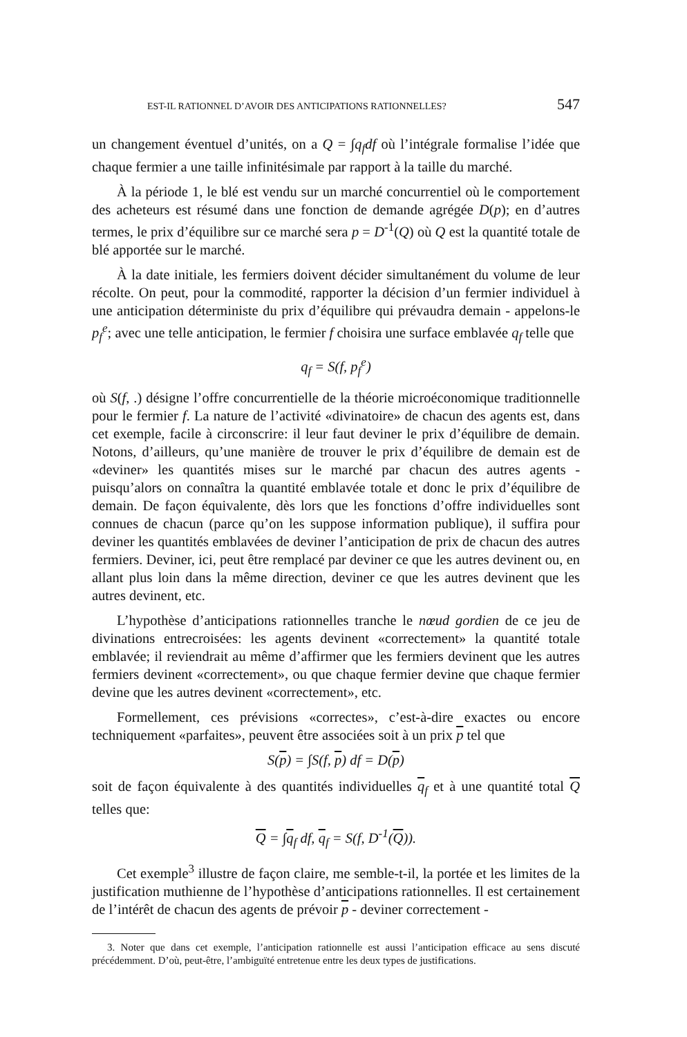EST-IL RATIONNEL D’AVOIR DES ANTICIPATIONS RATIONNELLES? 547
un changement éventuel d’unités, on a Q = ∫q<sub>f</sub>df où l’intégrale formalise l’idée que chaque fermier a une taille infinitésimale par rapport à la taille du marché.
À la période 1, le blé est vendu sur un marché concurrentiel où le comportement des acheteurs est résumé dans une fonction de demande agrégée D(p); en d’autres termes, le prix d’équilibre sur ce marché sera p = D<sup>-1</sup>(Q) où Q est la quantité totale de blé apportée sur le marché.
À la date initiale, les fermiers doivent décider simultanément du volume de leur récolte. On peut, pour la commodité, rapporter la décision d’un fermier individuel à une anticipation déterministe du prix d’équilibre qui prévaudra demain - appelons-le p<sub>f</sub><sup>e</sup>; avec une telle anticipation, le fermier f choisira une surface emblavée q<sub>f</sub> telle que
q<sub>f</sub> = S(f, p<sub>f</sub><sup>e</sup>)
où S(f, .) désigne l’offre concurrentielle de la théorie microéconomique traditionnelle pour le fermier f. La nature de l’activité «divinatoire» de chacun des agents est, dans cet exemple, facile à circonscrire: il leur faut deviner le prix d’équilibre de demain. Notons, d’ailleurs, qu’une manière de trouver le prix d’équilibre de demain est de «deviner» les quantités mises sur le marché par chacun des autres agents - puisqu’alors on connaîtra la quantité emblavée totale et donc le prix d’équilibre de demain. De façon équivalente, dès lors que les fonctions d’offre individuelles sont connues de chacun (parce qu’on les suppose information publique), il suffira pour deviner les quantités emblavées de deviner l’anticipation de prix de chacun des autres fermiers. Deviner, ici, peut être remplacé par deviner ce que les autres devinent ou, en allant plus loin dans la même direction, deviner ce que les autres devinent que les autres devinent, etc.
L’hypothèse d’anticipations rationnelles tranche le nœud gordien de ce jeu de divinations entrecroisées: les agents devinent «correctement» la quantité totale emblavée; il reviendrait au même d’affirmer que les fermiers devinent que les autres fermiers devinent «correctement», ou que chaque fermier devine que chaque fermier devine que les autres devinent «correctement», etc.
Formellement, ces prévisions «correctes», c’est-à-dire exactes ou encore techniquement «parfaites», peuvent être associées soit à un prix p tel que
S(p) = ∫S(f, p) df = D(p)
soit de façon équivalente à des quantités individuelles q<sub>f</sub> et à une quantité total Q telles que:
Q = ∫q<sub>f</sub> df, q<sub>f</sub> = S(f, D<sup>-1</sup>(Q)).
Cet exemple<sup>3</sup> illustre de façon claire, me semble-t-il, la portée et les limites de la justification muthienne de l’hypothèse d’anticipations rationnelles. Il est certainement de l’intérêt de chacun des agents de prévoir p - deviner correctement -
3. Noter que dans cet exemple, l’anticipation rationnelle est aussi l’anticipation efficace au sens discuté précédemment. D’où, peut-être, l’ambiguïté entretenue entre les deux types de justifications.